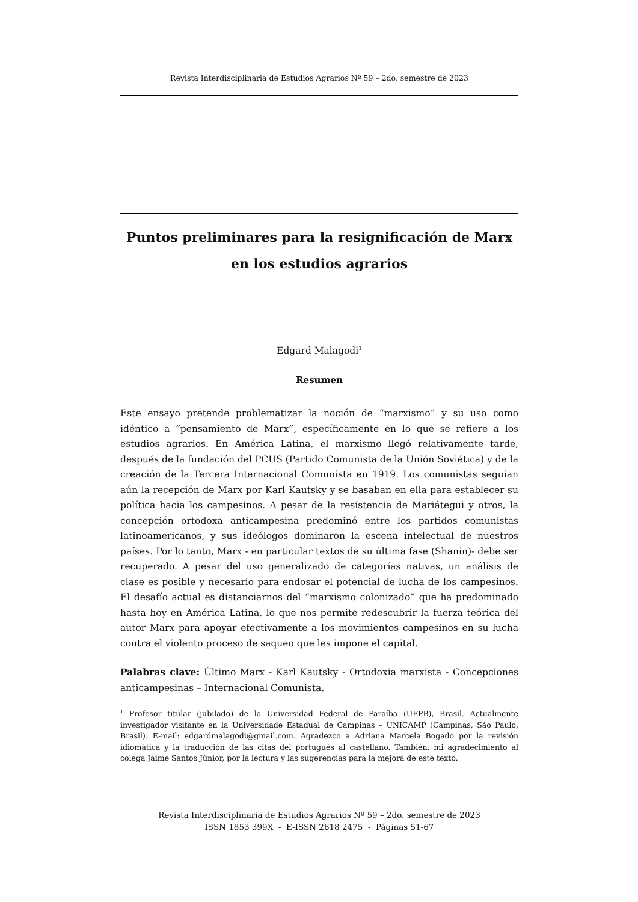Revista Interdisciplinaria de Estudios Agrarios Nº 59 – 2do. semestre de 2023
Puntos preliminares para la resignificación de Marx
en los estudios agrarios
Edgard Malagodi<sup>1</sup>
Resumen
Este ensayo pretende problematizar la noción de “marxismo” y su uso como idéntico a “pensamiento de Marx”, específicamente en lo que se refiere a los estudios agrarios. En América Latina, el marxismo llegó relativamente tarde, después de la fundación del PCUS (Partido Comunista de la Unión Soviética) y de la creación de la Tercera Internacional Comunista en 1919. Los comunistas seguían aún la recepción de Marx por Karl Kautsky y se basaban en ella para establecer su política hacia los campesinos. A pesar de la resistencia de Mariátegui y otros, la concepción ortodoxa anticampesina predominó entre los partidos comunistas latinoamericanos, y sus ideólogos dominaron la escena intelectual de nuestros países. Por lo tanto, Marx - en particular textos de su última fase (Shanin)- debe ser recuperado. A pesar del uso generalizado de categorías nativas, un análisis de clase es posible y necesario para endosar el potencial de lucha de los campesinos. El desafío actual es distanciarnos del “marxismo colonizado” que ha predominado hasta hoy en América Latina, lo que nos permite redescubrir la fuerza teórica del autor Marx para apoyar efectivamente a los movimientos campesinos en su lucha contra el violento proceso de saqueo que les impone el capital.
Palabras clave: Último Marx - Karl Kautsky - Ortodoxia marxista - Concepciones anticampesinas – Internacional Comunista.
<sup>1</sup> Profesor titular (jubilado) de la Universidad Federal de Paraíba (UFPB), Brasil. Actualmente investigador visitante en la Universidade Estadual de Campinas – UNICAMP (Campinas, São Paulo, Brasil). E-mail: edgardmalagodi@gmail.com. Agradezco a Adriana Marcela Bogado por la revisión idiomática y la traducción de las citas del portugués al castellano. También, mi agradecimiento al colega Jaime Santos Júnior, por la lectura y las sugerencias para la mejora de este texto.
Revista Interdisciplinaria de Estudios Agrarios Nº 59 – 2do. semestre de 2023
ISSN 1853 399X - E-ISSN 2618 2475 - Páginas 51-67